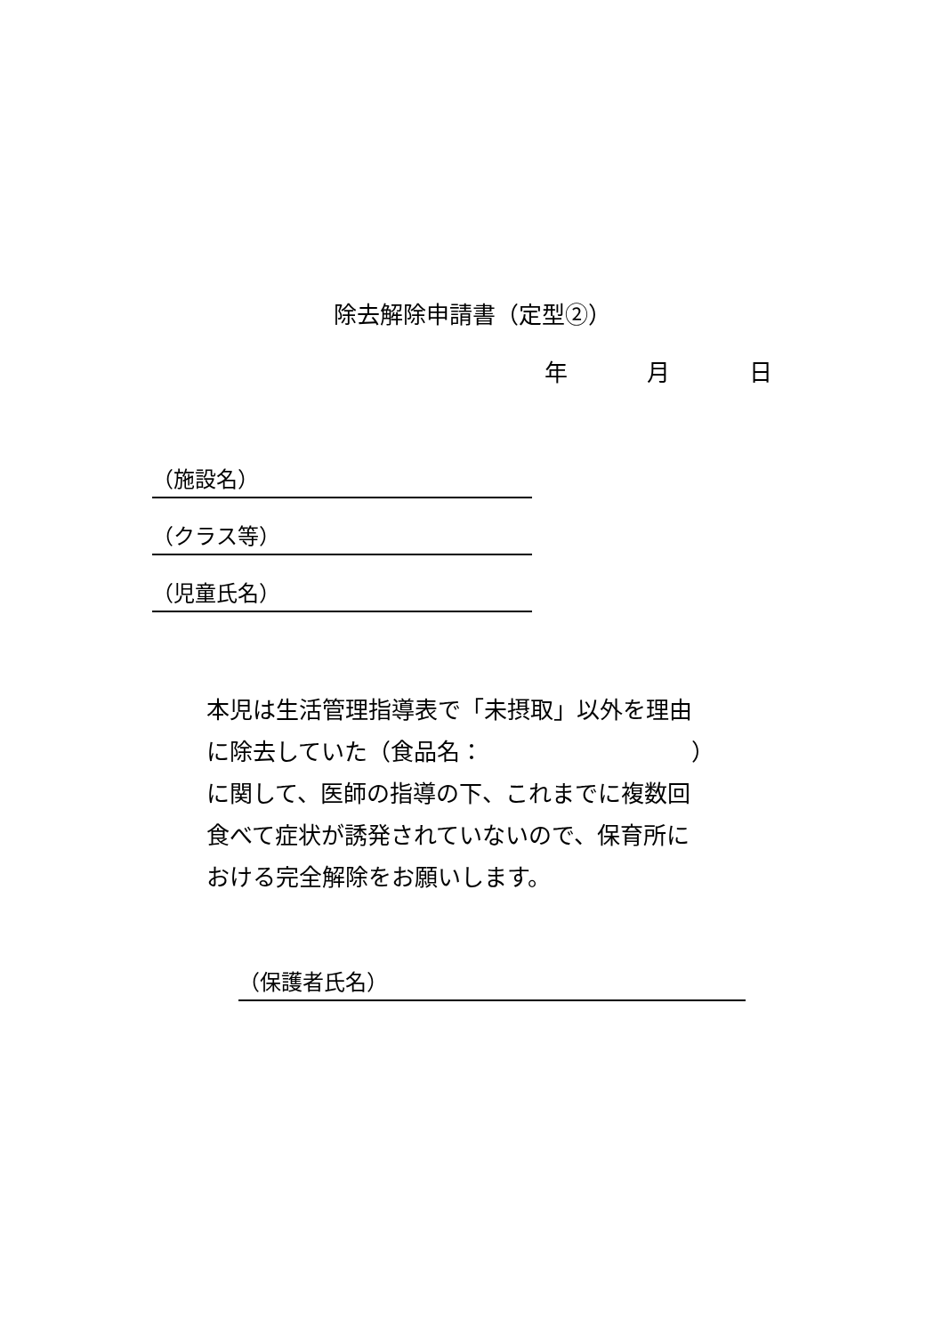除去解除申請書（定型②）
年 月 日
（施設名）
（クラス等）
（児童氏名）
本児は生活管理指導表で「未摂取」以外を理由
に除去していた（食品名：　　　　　　　　　）
に関して、医師の指導の下、これまでに複数回
食べて症状が誘発されていないので、保育所に
おける完全解除をお願いします。
（保護者氏名）